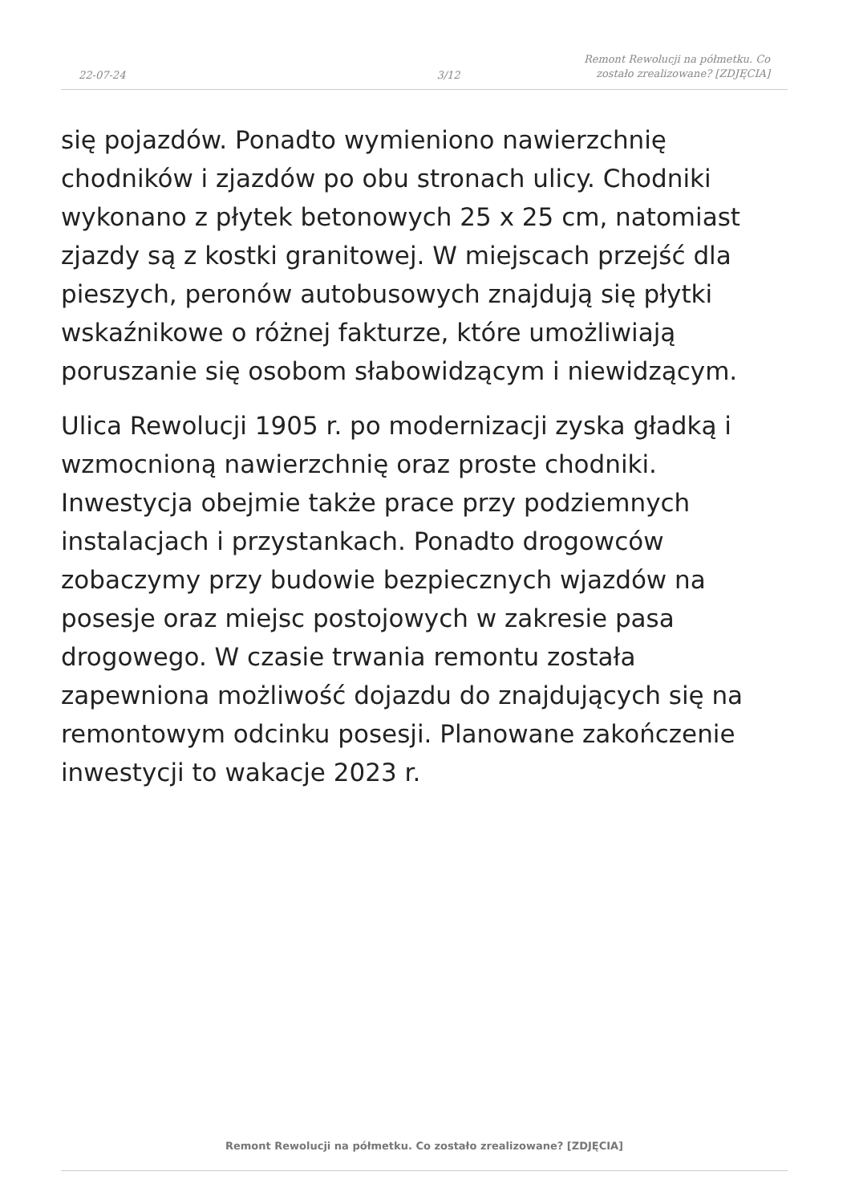22-07-24
3/12
Remont Rewolucji na półmetku. Co zostało zrealizowane? [ZDJĘCIA]
się pojazdów. Ponadto wymieniono nawierzchnię chodników i zjazdów po obu stronach ulicy. Chodniki wykonano z płytek betonowych 25 x 25 cm, natomiast zjazdy są z kostki granitowej. W miejscach przejść dla pieszych, peronów autobusowych znajdują się płytki wskaźnikowe o różnej fakturze, które umożliwiają poruszanie się osobom słabowidzącym i niewidzącym.
Ulica Rewolucji 1905 r. po modernizacji zyska gładką i wzmocnioną nawierzchnię oraz proste chodniki. Inwestycja obejmie także prace przy podziemnych instalacjach i przystankach. Ponadto drogowców zobaczymy przy budowie bezpiecznych wjazdów na posesje oraz miejsc postojowych w zakresie pasa drogowego. W czasie trwania remontu została zapewniona możliwość dojazdu do znajdujących się na remontowym odcinku posesji. Planowane zakończenie inwestycji to wakacje 2023 r.
Remont Rewolucji na półmetku. Co zostało zrealizowane? [ZDJĘCIA]